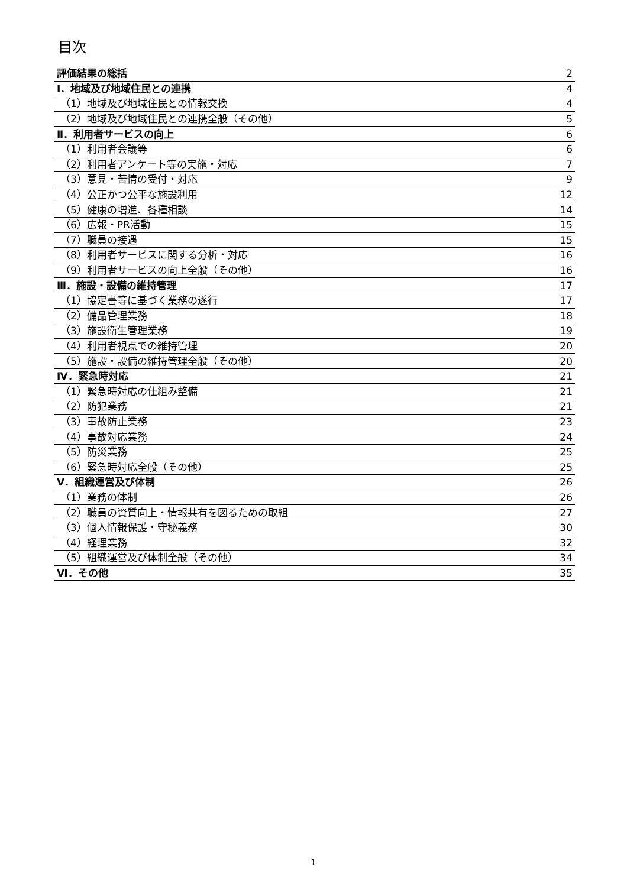目次
| 評価結果の総括 | 2 |
| Ⅰ．地域及び地域住民との連携 | 4 |
| （1）地域及び地域住民との情報交換 | 4 |
| （2）地域及び地域住民との連携全般（その他） | 5 |
| Ⅱ．利用者サービスの向上 | 6 |
| （1）利用者会議等 | 6 |
| （2）利用者アンケート等の実施・対応 | 7 |
| （3）意見・苦情の受付・対応 | 9 |
| （4）公正かつ公平な施設利用 | 12 |
| （5）健康の増進、各種相談 | 14 |
| （6）広報・PR活動 | 15 |
| （7）職員の接遇 | 15 |
| （8）利用者サービスに関する分析・対応 | 16 |
| （9）利用者サービスの向上全般（その他） | 16 |
| Ⅲ．施設・設備の維持管理 | 17 |
| （1）協定書等に基づく業務の遂行 | 17 |
| （2）備品管理業務 | 18 |
| （3）施設衛生管理業務 | 19 |
| （4）利用者視点での維持管理 | 20 |
| （5）施設・設備の維持管理全般（その他） | 20 |
| Ⅳ．緊急時対応 | 21 |
| （1）緊急時対応の仕組み整備 | 21 |
| （2）防犯業務 | 21 |
| （3）事故防止業務 | 23 |
| （4）事故対応業務 | 24 |
| （5）防災業務 | 25 |
| （6）緊急時対応全般（その他） | 25 |
| Ⅴ．組織運営及び体制 | 26 |
| （1）業務の体制 | 26 |
| （2）職員の資質向上・情報共有を図るための取組 | 27 |
| （3）個人情報保護・守秘義務 | 30 |
| （4）経理業務 | 32 |
| （5）組織運営及び体制全般（その他） | 34 |
| Ⅵ．その他 | 35 |
1